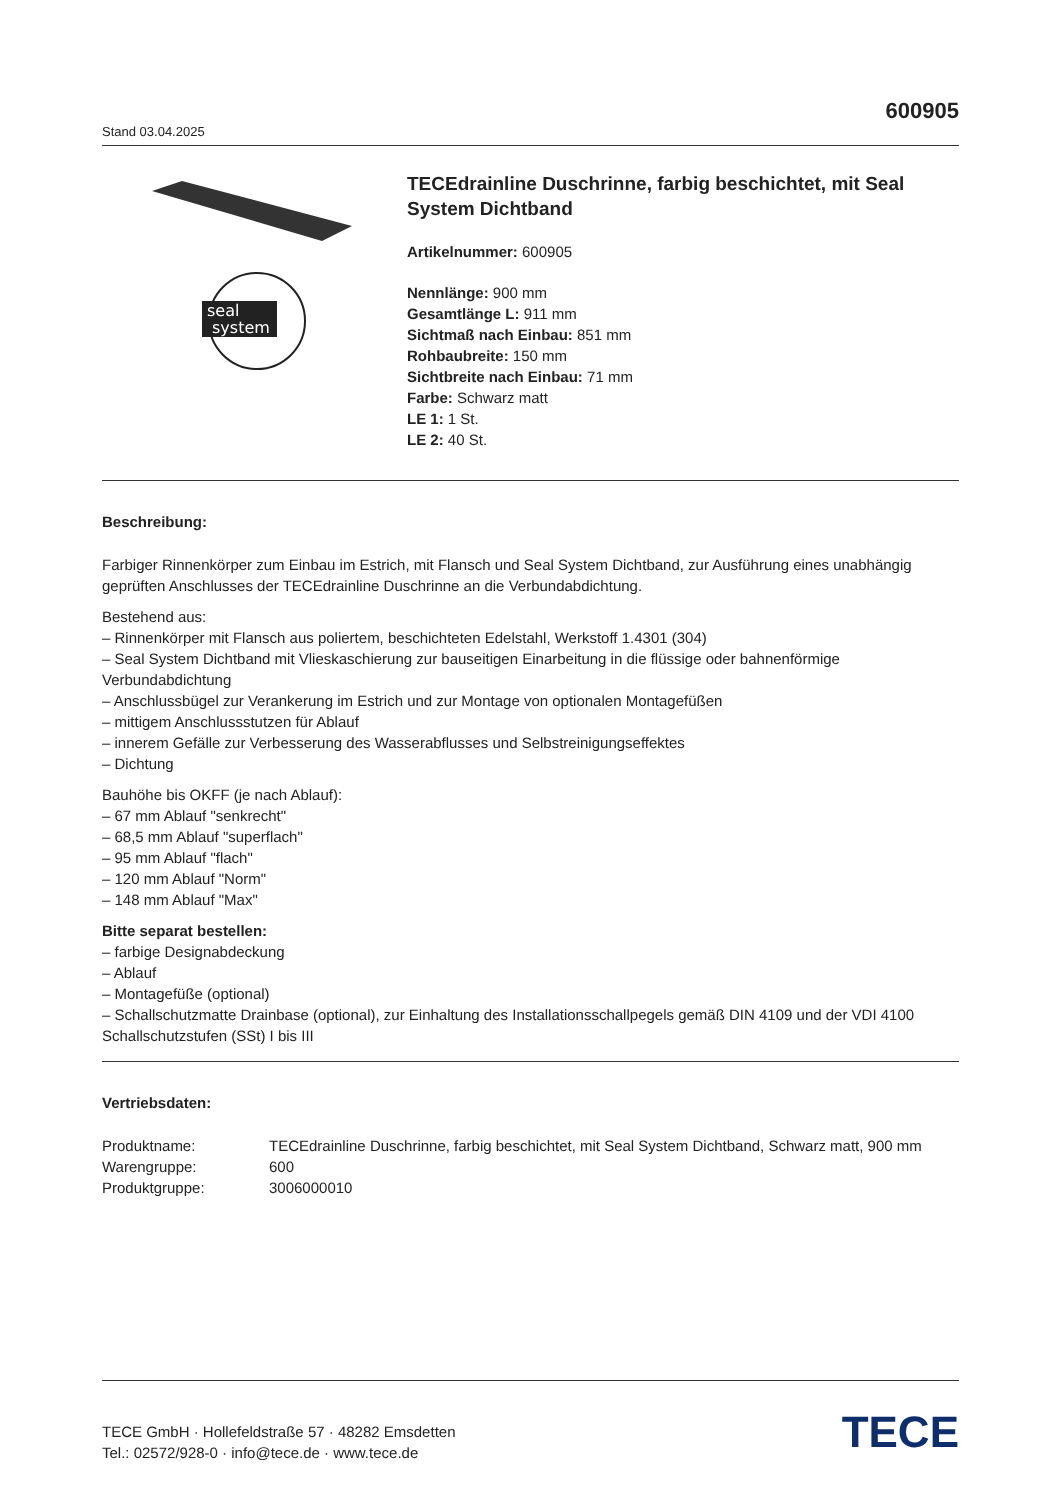600905
Stand 03.04.2025
seal
system
TECEdrainline Duschrinne, farbig beschichtet, mit Seal System Dichtband
Artikelnummer: 600905
Nennlänge: 900 mm
Gesamtlänge L: 911 mm
Sichtmaß nach Einbau: 851 mm
Rohbaubreite: 150 mm
Sichtbreite nach Einbau: 71 mm
Farbe: Schwarz matt
LE 1: 1 St.
LE 2: 40 St.
Beschreibung:
Farbiger Rinnenkörper zum Einbau im Estrich, mit Flansch und Seal System Dichtband, zur Ausführung eines unabhängig geprüften Anschlusses der TECEdrainline Duschrinne an die Verbundabdichtung.
Bestehend aus:
– Rinnenkörper mit Flansch aus poliertem, beschichteten Edelstahl, Werkstoff 1.4301 (304)
– Seal System Dichtband mit Vlieskaschierung zur bauseitigen Einarbeitung in die flüssige oder bahnenförmige Verbundabdichtung
– Anschlussbügel zur Verankerung im Estrich und zur Montage von optionalen Montagefüßen
– mittigem Anschlussstutzen für Ablauf
– innerem Gefälle zur Verbesserung des Wasserabflusses und Selbstreinigungseffektes
– Dichtung
Bauhöhe bis OKFF (je nach Ablauf):
– 67 mm Ablauf "senkrecht"
– 68,5 mm Ablauf "superflach"
– 95 mm Ablauf "flach"
– 120 mm Ablauf "Norm"
– 148 mm Ablauf "Max"
Bitte separat bestellen:
– farbige Designabdeckung
– Ablauf
– Montagefüße (optional)
– Schallschutzmatte Drainbase (optional), zur Einhaltung des Installationsschallpegels gemäß DIN 4109 und der VDI 4100 Schallschutzstufen (SSt) I bis III
Vertriebsdaten:
| Produktname: | TECEdrainline Duschrinne, farbig beschichtet, mit Seal System Dichtband, Schwarz matt, 900 mm |
| Warengruppe: | 600 |
| Produktgruppe: | 3006000010 |
TECE GmbH · Hollefeldstraße 57 · 48282 Emsdetten
Tel.: 02572/928-0 · info@tece.de · www.tece.de
TECE